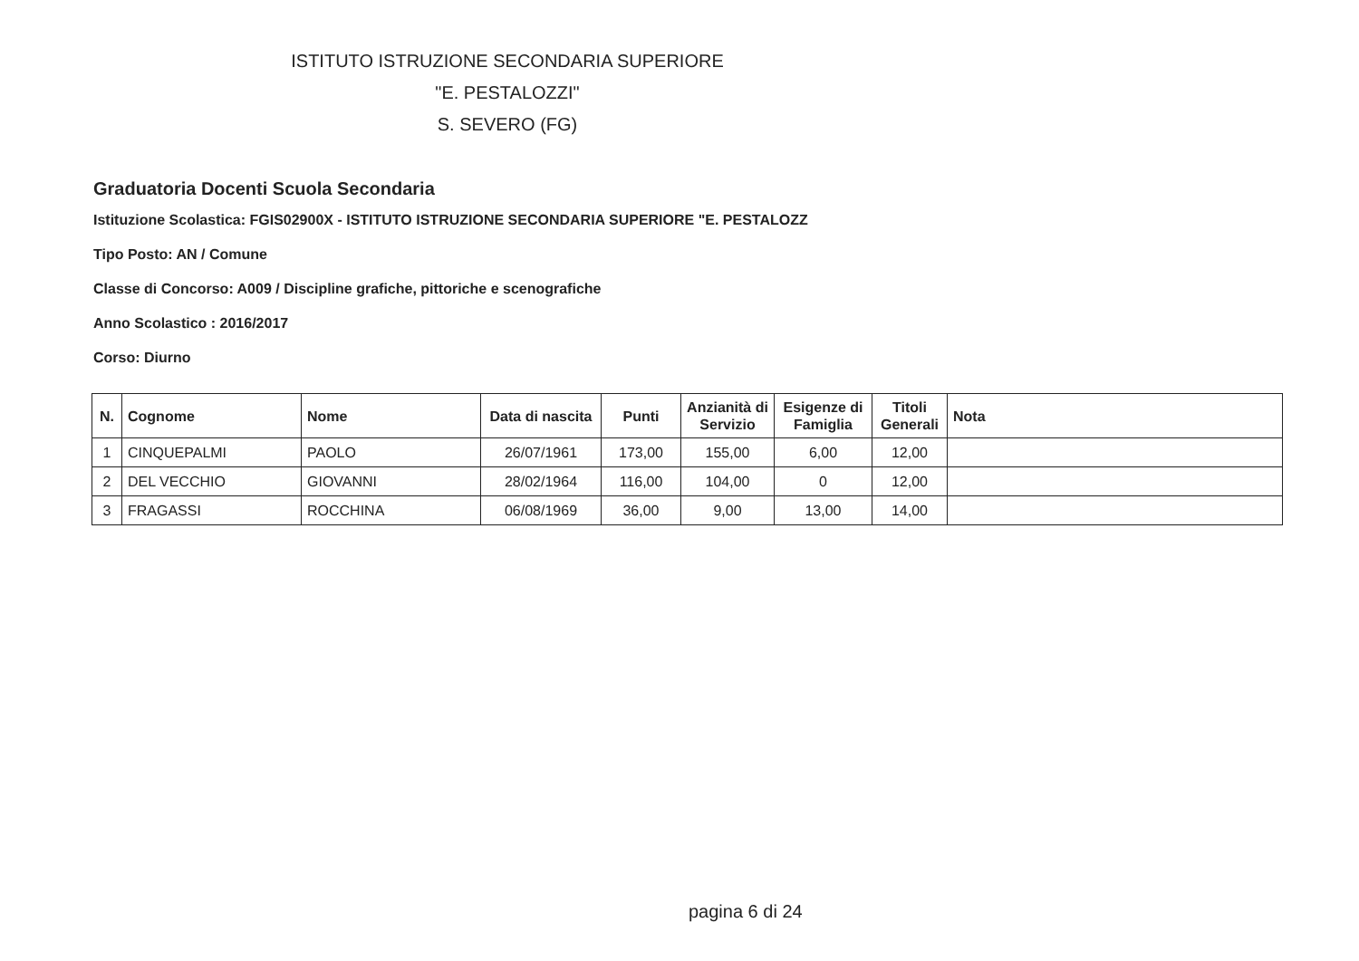ISTITUTO ISTRUZIONE SECONDARIA SUPERIORE
"E. PESTALOZZI"
S. SEVERO (FG)
Graduatoria Docenti Scuola Secondaria
Istituzione Scolastica: FGIS02900X - ISTITUTO ISTRUZIONE SECONDARIA SUPERIORE "E. PESTALOZZ
Tipo Posto: AN / Comune
Classe di Concorso: A009 / Discipline grafiche, pittoriche e scenografiche
Anno Scolastico : 2016/2017
Corso: Diurno
| N. | Cognome | Nome | Data di nascita | Punti | Anzianità di Servizio | Esigenze di Famiglia | Titoli Generali | Nota |
| --- | --- | --- | --- | --- | --- | --- | --- | --- |
| 1 | CINQUEPALMI | PAOLO | 26/07/1961 | 173,00 | 155,00 | 6,00 | 12,00 | |
| 2 | DEL VECCHIO | GIOVANNI | 28/02/1964 | 116,00 | 104,00 | 0 | 12,00 | |
| 3 | FRAGASSI | ROCCHINA | 06/08/1969 | 36,00 | 9,00 | 13,00 | 14,00 | |
pagina 6 di 24